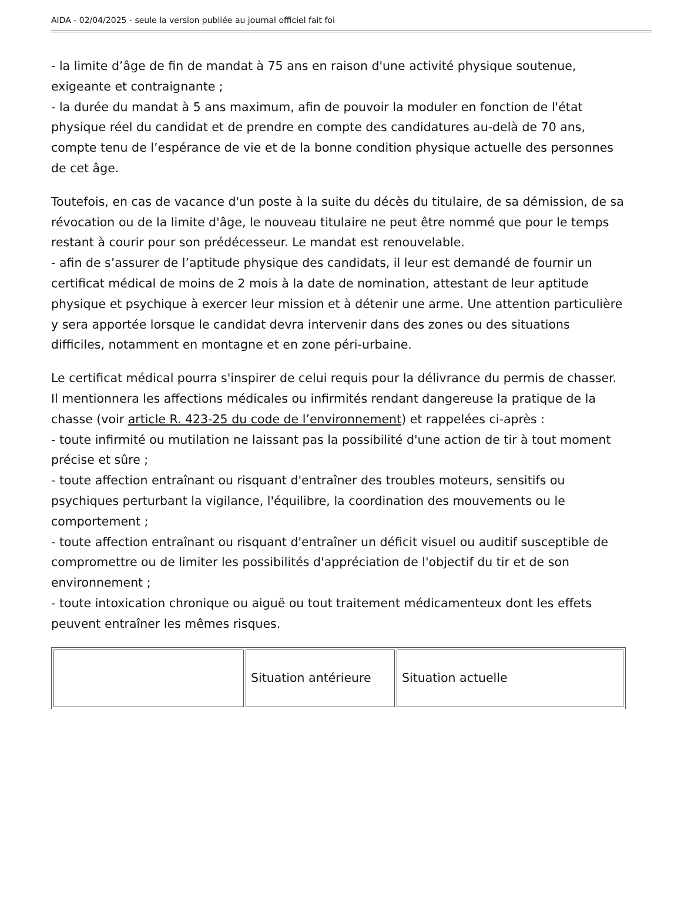AIDA - 02/04/2025 - seule la version publiée au journal officiel fait foi
- la limite d’âge de fin de mandat à 75 ans en raison d'une activité physique soutenue, exigeante et contraignante ;
- la durée du mandat à 5 ans maximum, afin de pouvoir la moduler en fonction de l'état physique réel du candidat et de prendre en compte des candidatures au-delà de 70 ans, compte tenu de l’espérance de vie et de la bonne condition physique actuelle des personnes de cet âge.
Toutefois, en cas de vacance d'un poste à la suite du décès du titulaire, de sa démission, de sa révocation ou de la limite d'âge, le nouveau titulaire ne peut être nommé que pour le temps restant à courir pour son prédécesseur. Le mandat est renouvelable.
- afin de s’assurer de l’aptitude physique des candidats, il leur est demandé de fournir un certificat médical de moins de 2 mois à la date de nomination, attestant de leur aptitude physique et psychique à exercer leur mission et à détenir une arme. Une attention particulière y sera apportée lorsque le candidat devra intervenir dans des zones ou des situations difficiles, notamment en montagne et en zone péri-urbaine.
Le certificat médical pourra s'inspirer de celui requis pour la délivrance du permis de chasser. Il mentionnera les affections médicales ou infirmités rendant dangereuse la pratique de la chasse (voir article R. 423-25 du code de l’environnement) et rappelées ci-après :
- toute infirmité ou mutilation ne laissant pas la possibilité d'une action de tir à tout moment précise et sûre ;
- toute affection entraînant ou risquant d'entraîner des troubles moteurs, sensitifs ou psychiques perturbant la vigilance, l'équilibre, la coordination des mouvements ou le comportement ;
- toute affection entraînant ou risquant d'entraîner un déficit visuel ou auditif susceptible de compromettre ou de limiter les possibilités d'appréciation de l'objectif du tir et de son environnement ;
- toute intoxication chronique ou aiguë ou tout traitement médicamenteux dont les effets peuvent entraîner les mêmes risques.
| | Situation antérieure | Situation actuelle |